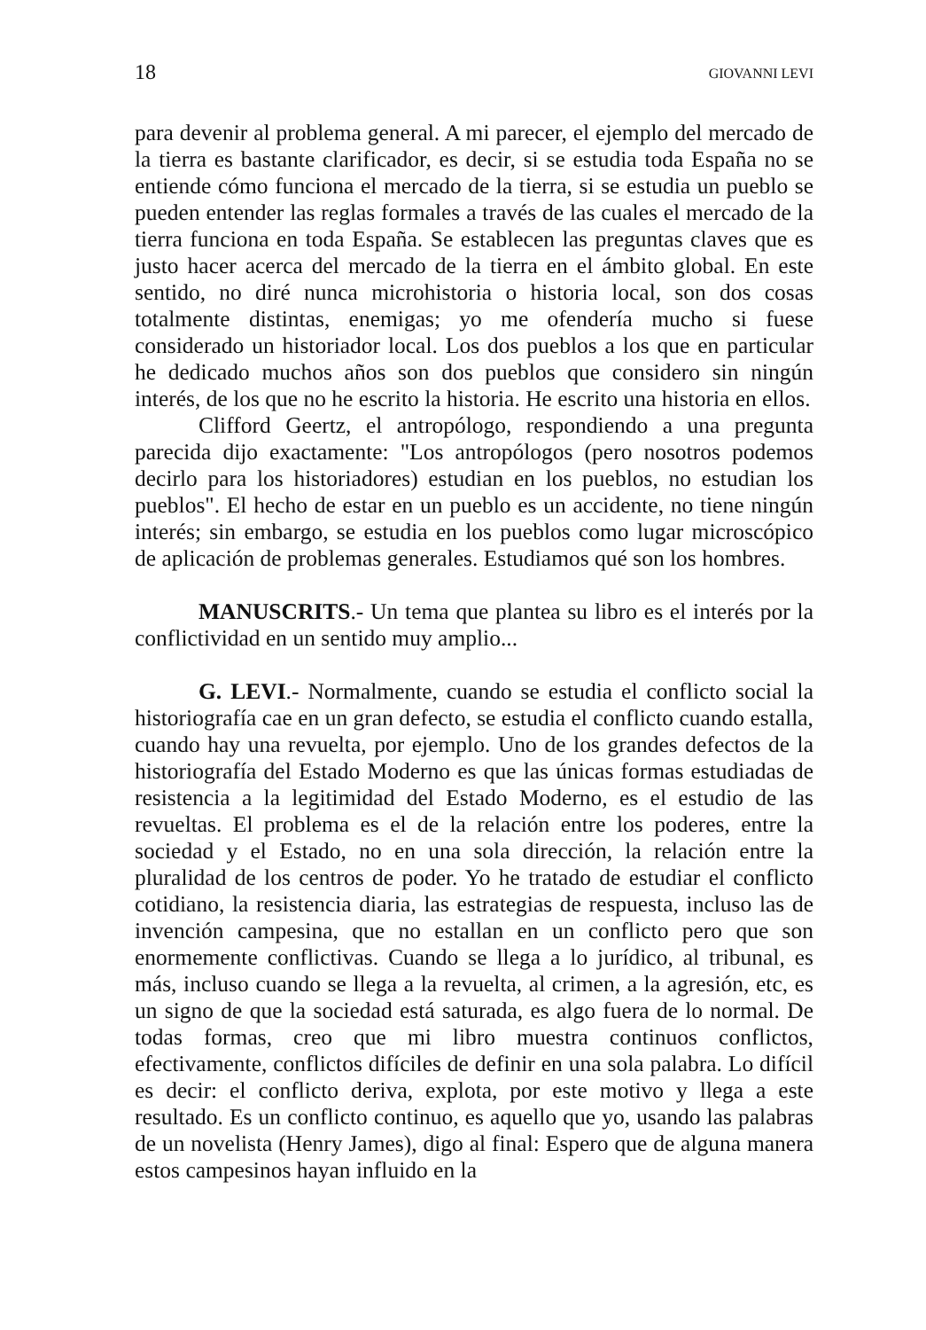18 GIOVANNI LEVI
para devenir al problema general. A mi parecer, el ejemplo del mercado de la tierra es bastante clarificador, es decir, si se estudia toda España no se entiende cómo funciona el mercado de la tierra, si se estudia un pueblo se pueden entender las reglas formales a través de las cuales el mercado de la tierra funciona en toda España. Se establecen las preguntas claves que es justo hacer acerca del mercado de la tierra en el ámbito global. En este sentido, no diré nunca microhistoria o historia local, son dos cosas totalmente distintas, enemigas; yo me ofendería mucho si fuese considerado un historiador local. Los dos pueblos a los que en particular he dedicado muchos años son dos pueblos que considero sin ningún interés, de los que no he escrito la historia. He escrito una historia en ellos.
Clifford Geertz, el antropólogo, respondiendo a una pregunta parecida dijo exactamente: "Los antropólogos (pero nosotros podemos decirlo para los historiadores) estudian en los pueblos, no estudian los pueblos". El hecho de estar en un pueblo es un accidente, no tiene ningún interés; sin embargo, se estudia en los pueblos como lugar microscópico de aplicación de problemas generales. Estudiamos qué son los hombres.
MANUSCRITS.- Un tema que plantea su libro es el interés por la conflictividad en un sentido muy amplio...
G. LEVI.- Normalmente, cuando se estudia el conflicto social la historiografía cae en un gran defecto, se estudia el conflicto cuando estalla, cuando hay una revuelta, por ejemplo. Uno de los grandes defectos de la historiografía del Estado Moderno es que las únicas formas estudiadas de resistencia a la legitimidad del Estado Moderno, es el estudio de las revueltas. El problema es el de la relación entre los poderes, entre la sociedad y el Estado, no en una sola dirección, la relación entre la pluralidad de los centros de poder. Yo he tratado de estudiar el conflicto cotidiano, la resistencia diaria, las estrategias de respuesta, incluso las de invención campesina, que no estallan en un conflicto pero que son enormemente conflictivas. Cuando se llega a lo jurídico, al tribunal, es más, incluso cuando se llega a la revuelta, al crimen, a la agresión, etc, es un signo de que la sociedad está saturada, es algo fuera de lo normal. De todas formas, creo que mi libro muestra continuos conflictos, efectivamente, conflictos difíciles de definir en una sola palabra. Lo difícil es decir: el conflicto deriva, explota, por este motivo y llega a este resultado. Es un conflicto continuo, es aquello que yo, usando las palabras de un novelista (Henry James), digo al final: Espero que de alguna manera estos campesinos hayan influido en la